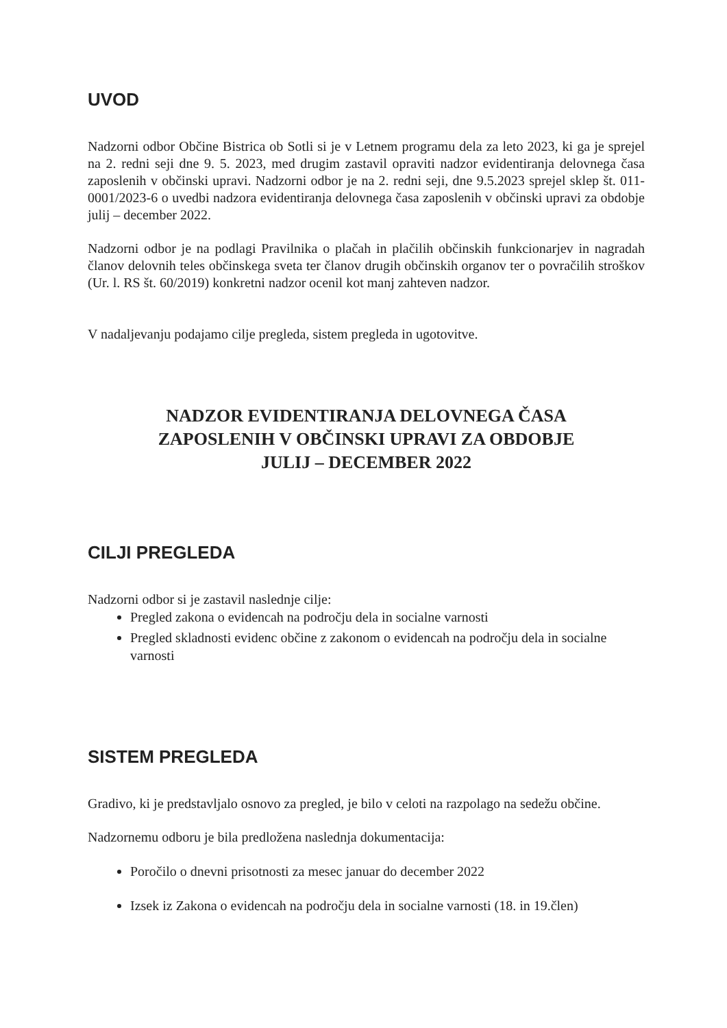UVOD
Nadzorni odbor Občine Bistrica ob Sotli si je v Letnem programu dela za leto 2023, ki ga je sprejel na 2. redni seji dne 9. 5. 2023, med drugim zastavil opraviti nadzor evidentiranja delovnega časa zaposlenih v občinski upravi. Nadzorni odbor je na 2. redni seji, dne 9.5.2023 sprejel sklep št. 011-0001/2023-6 o uvedbi nadzora evidentiranja delovnega časa zaposlenih v občinski upravi za obdobje julij – december 2022.
Nadzorni odbor je na podlagi Pravilnika o plačah in plačilih občinskih funkcionarjev in nagradah članov delovnih teles občinskega sveta ter članov drugih občinskih organov ter o povračilih stroškov (Ur. l. RS št. 60/2019) konkretni nadzor ocenil kot manj zahteven nadzor.
V nadaljevanju podajamo cilje pregleda, sistem pregleda in ugotovitve.
NADZOR EVIDENTIRANJA DELOVNEGA ČASA
ZAPOSLENIH V OBČINSKI UPRAVI ZA OBDOBJE
JULIJ – DECEMBER 2022
CILJI PREGLEDA
Nadzorni odbor si je zastavil naslednje cilje:
Pregled zakona o evidencah na področju dela in socialne varnosti
Pregled skladnosti evidenc občine z zakonom o evidencah na področju dela in socialne varnosti
SISTEM PREGLEDA
Gradivo, ki je predstavljalo osnovo za pregled, je bilo v celoti na razpolago na sedežu občine.
Nadzornemu odboru je bila predložena naslednja dokumentacija:
Poročilo o dnevni prisotnosti za mesec januar do december 2022
Izsek iz Zakona o evidencah na področju dela in socialne varnosti (18. in 19.člen)